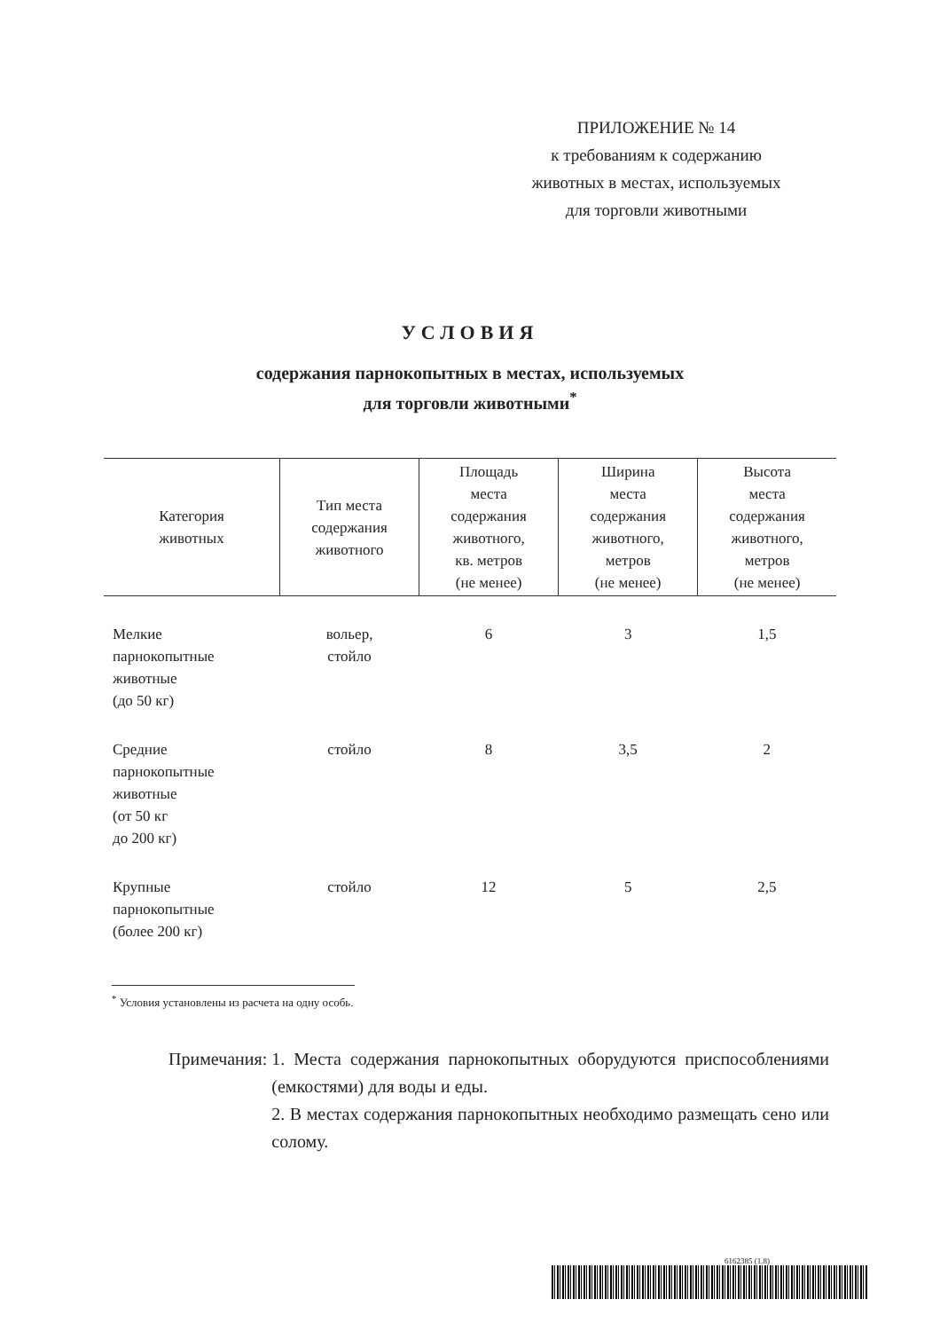ПРИЛОЖЕНИЕ № 14
к требованиям к содержанию
животных в местах, используемых
для торговли животными
УСЛОВИЯ
содержания парнокопытных в местах, используемых
для торговли животными<sup>*</sup>
| Категория животных | Тип места содержания животного | Площадь места содержания животного, кв. метров (не менее) | Ширина места содержания животного, метров (не менее) | Высота места содержания животного, метров (не менее) |
| --- | --- | --- | --- | --- |
| Мелкие парнокопытные животные (до 50 кг) | вольер, стойло | 6 | 3 | 1,5 |
| Средние парнокопытные животные (от 50 кг до 200 кг) | стойло | 8 | 3,5 | 2 |
| Крупные парнокопытные (более 200 кг) | стойло | 12 | 5 | 2,5 |
<sup>*</sup> Условия установлены из расчета на одну особь.
Примечания: 1. Места содержания парнокопытных оборудуются приспособлениями (емкостями) для воды и еды.
2. В местах содержания парнокопытных необходимо размещать сено или солому.
6162385 (1.8)